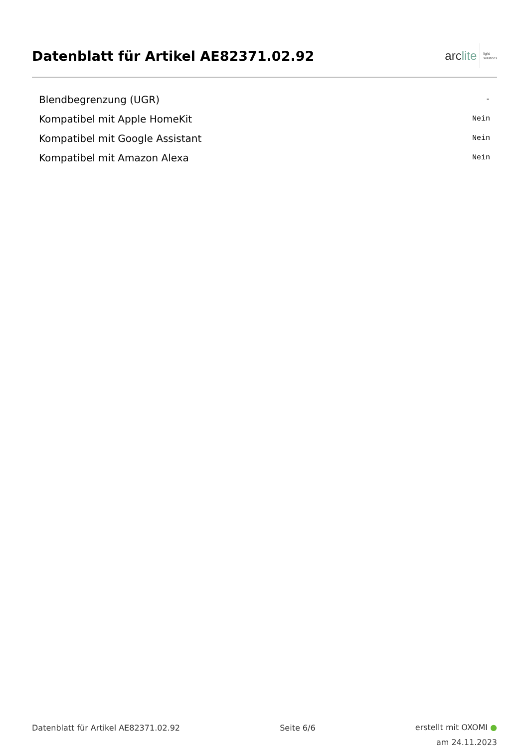Datenblatt für Artikel AE82371.02.92
arclite
light
solutions
| Blendbegrenzung (UGR) | - |
| Kompatibel mit Apple HomeKit | Nein |
| Kompatibel mit Google Assistant | Nein |
| Kompatibel mit Amazon Alexa | Nein |
Datenblatt für Artikel AE82371.02.92
Seite 6/6
erstellt mit OXOMI ●
am 24.11.2023